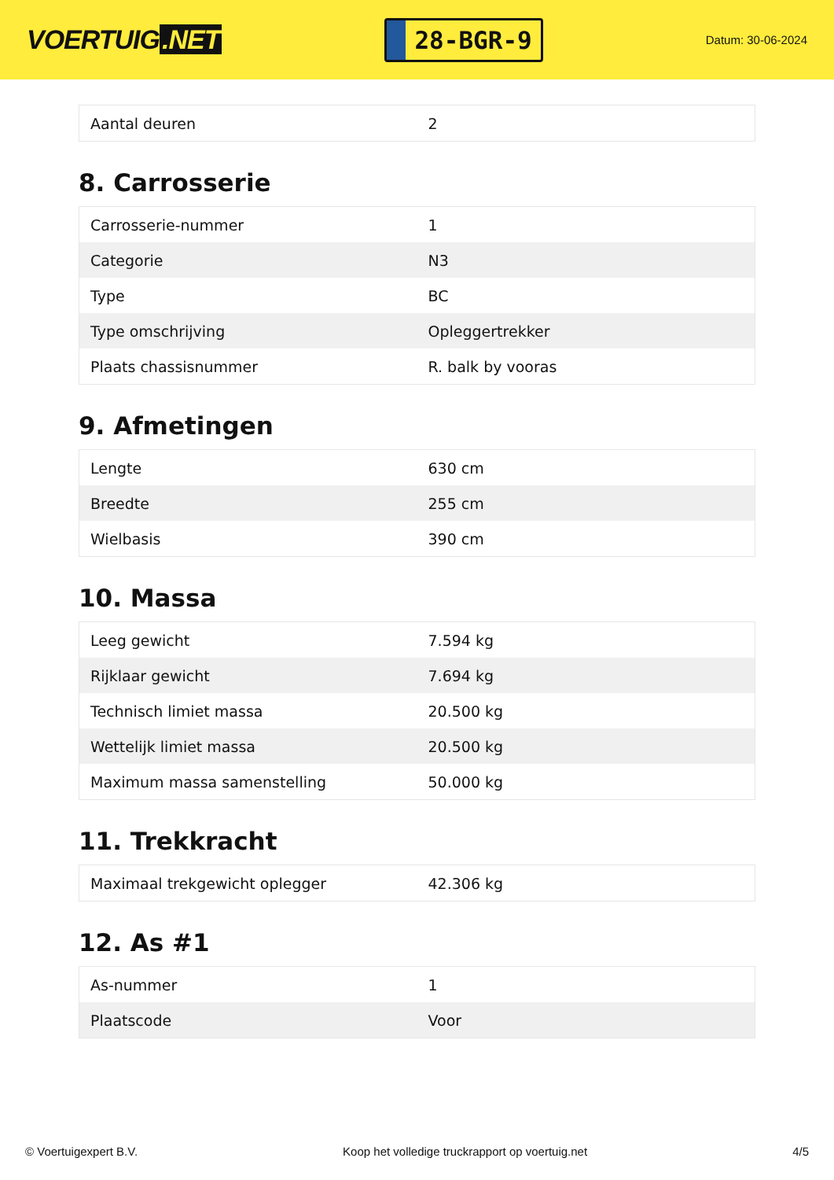VOERTUIG.NET
28-BGR-9
Datum: 30-06-2024
| Aantal deuren | 2 |
8. Carrosserie
| Carrosserie-nummer | 1 |
| Categorie | N3 |
| Type | BC |
| Type omschrijving | Opleggertrekker |
| Plaats chassisnummer | R. balk by vooras |
9. Afmetingen
| Lengte | 630 cm |
| Breedte | 255 cm |
| Wielbasis | 390 cm |
10. Massa
| Leeg gewicht | 7.594 kg |
| Rijklaar gewicht | 7.694 kg |
| Technisch limiet massa | 20.500 kg |
| Wettelijk limiet massa | 20.500 kg |
| Maximum massa samenstelling | 50.000 kg |
11. Trekkracht
| Maximaal trekgewicht oplegger | 42.306 kg |
12. As #1
| As-nummer | 1 |
| Plaatscode | Voor |
© Voertuigexpert B.V. Koop het volledige truckrapport op voertuig.net 4/5